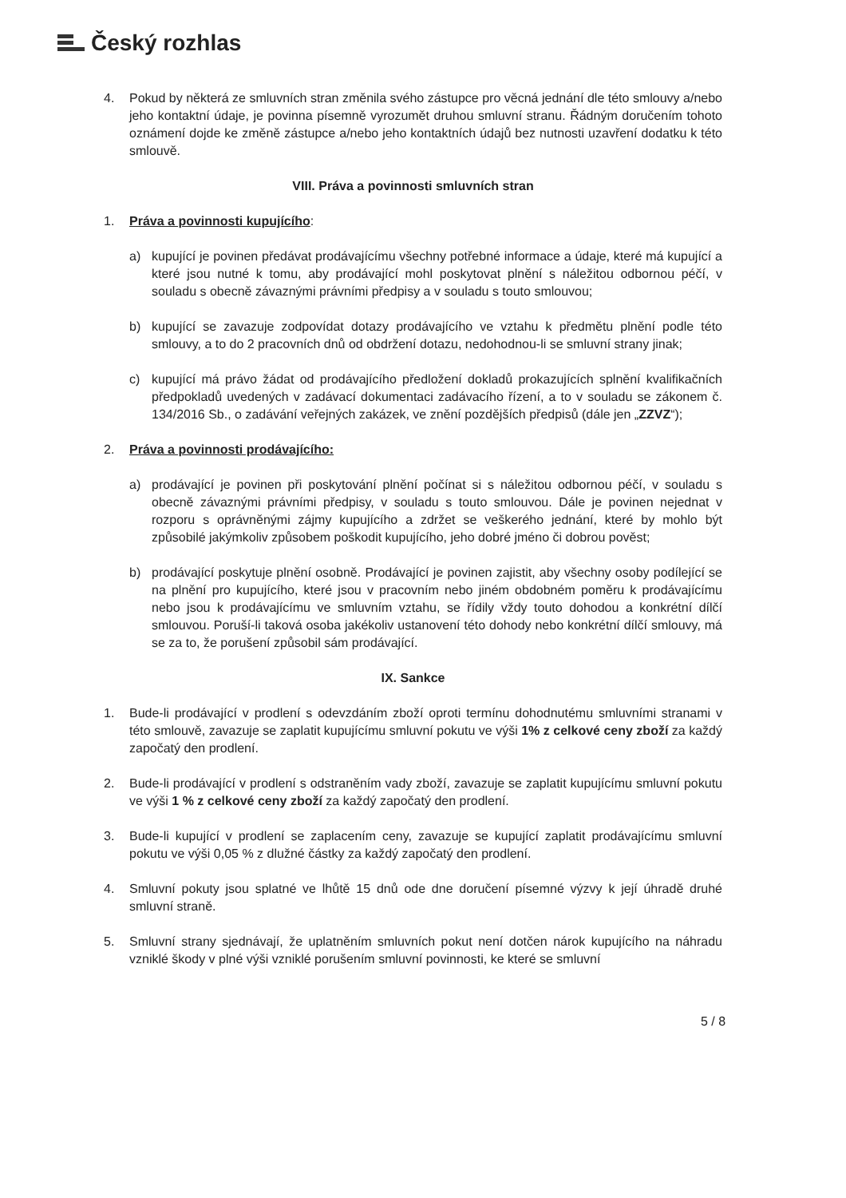Český rozhlas
4. Pokud by některá ze smluvních stran změnila svého zástupce pro věcná jednání dle této smlouvy a/nebo jeho kontaktní údaje, je povinna písemně vyrozumět druhou smluvní stranu. Řádným doručením tohoto oznámení dojde ke změně zástupce a/nebo jeho kontaktních údajů bez nutnosti uzavření dodatku k této smlouvě.
VIII. Práva a povinnosti smluvních stran
1. Práva a povinnosti kupujícího:
a) kupující je povinen předávat prodávajícímu všechny potřebné informace a údaje, které má kupující a které jsou nutné k tomu, aby prodávající mohl poskytovat plnění s náležitou odbornou péčí, v souladu s obecně závaznými právními předpisy a v souladu s touto smlouvou;
b) kupující se zavazuje zodpovídat dotazy prodávajícího ve vztahu k předmětu plnění podle této smlouvy, a to do 2 pracovních dnů od obdržení dotazu, nedohodnou-li se smluvní strany jinak;
c) kupující má právo žádat od prodávajícího předložení dokladů prokazujících splnění kvalifikačních předpokladů uvedených v zadávací dokumentaci zadávacího řízení, a to v souladu se zákonem č. 134/2016 Sb., o zadávání veřejných zakázek, ve znění pozdějších předpisů (dále jen „ZZVZ“);
2. Práva a povinnosti prodávajícího:
a) prodávající je povinen při poskytování plnění počínat si s náležitou odbornou péčí, v souladu s obecně závaznými právními předpisy, v souladu s touto smlouvou. Dále je povinen nejednat v rozporu s oprávněnými zájmy kupujícího a zdržet se veškerého jednání, které by mohlo být způsobilé jakýmkoliv způsobem poškodit kupujícího, jeho dobré jméno či dobrou pověst;
b) prodávající poskytuje plnění osobně. Prodávající je povinen zajistit, aby všechny osoby podílející se na plnění pro kupujícího, které jsou v pracovním nebo jiném obdobném poměru k prodávajícímu nebo jsou k prodávajícímu ve smluvním vztahu, se řídily vždy touto dohodou a konkrétní dílčí smlouvou. Poruší-li taková osoba jakékoliv ustanovení této dohody nebo konkrétní dílčí smlouvy, má se za to, že porušení způsobil sám prodávající.
IX. Sankce
1. Bude-li prodávající v prodlení s odevzdáním zboží oproti termínu dohodnutému smluvními stranami v této smlouvě, zavazuje se zaplatit kupujícímu smluvní pokutu ve výši 1% z celkové ceny zboží za každý započatý den prodlení.
2. Bude-li prodávající v prodlení s odstraněním vady zboží, zavazuje se zaplatit kupujícímu smluvní pokutu ve výši 1 % z celkové ceny zboží za každý započatý den prodlení.
3. Bude-li kupující v prodlení se zaplacením ceny, zavazuje se kupující zaplatit prodávajícímu smluvní pokutu ve výši 0,05 % z dlužné částky za každý započatý den prodlení.
4. Smluvní pokuty jsou splatné ve lhůtě 15 dnů ode dne doručení písemné výzvy k její úhradě druhé smluvní straně.
5. Smluvní strany sjednávají, že uplatněním smluvních pokut není dotčen nárok kupujícího na náhradu vzniklé škody v plné výši vzniklé porušením smluvní povinnosti, ke které se smluvní
5 / 8